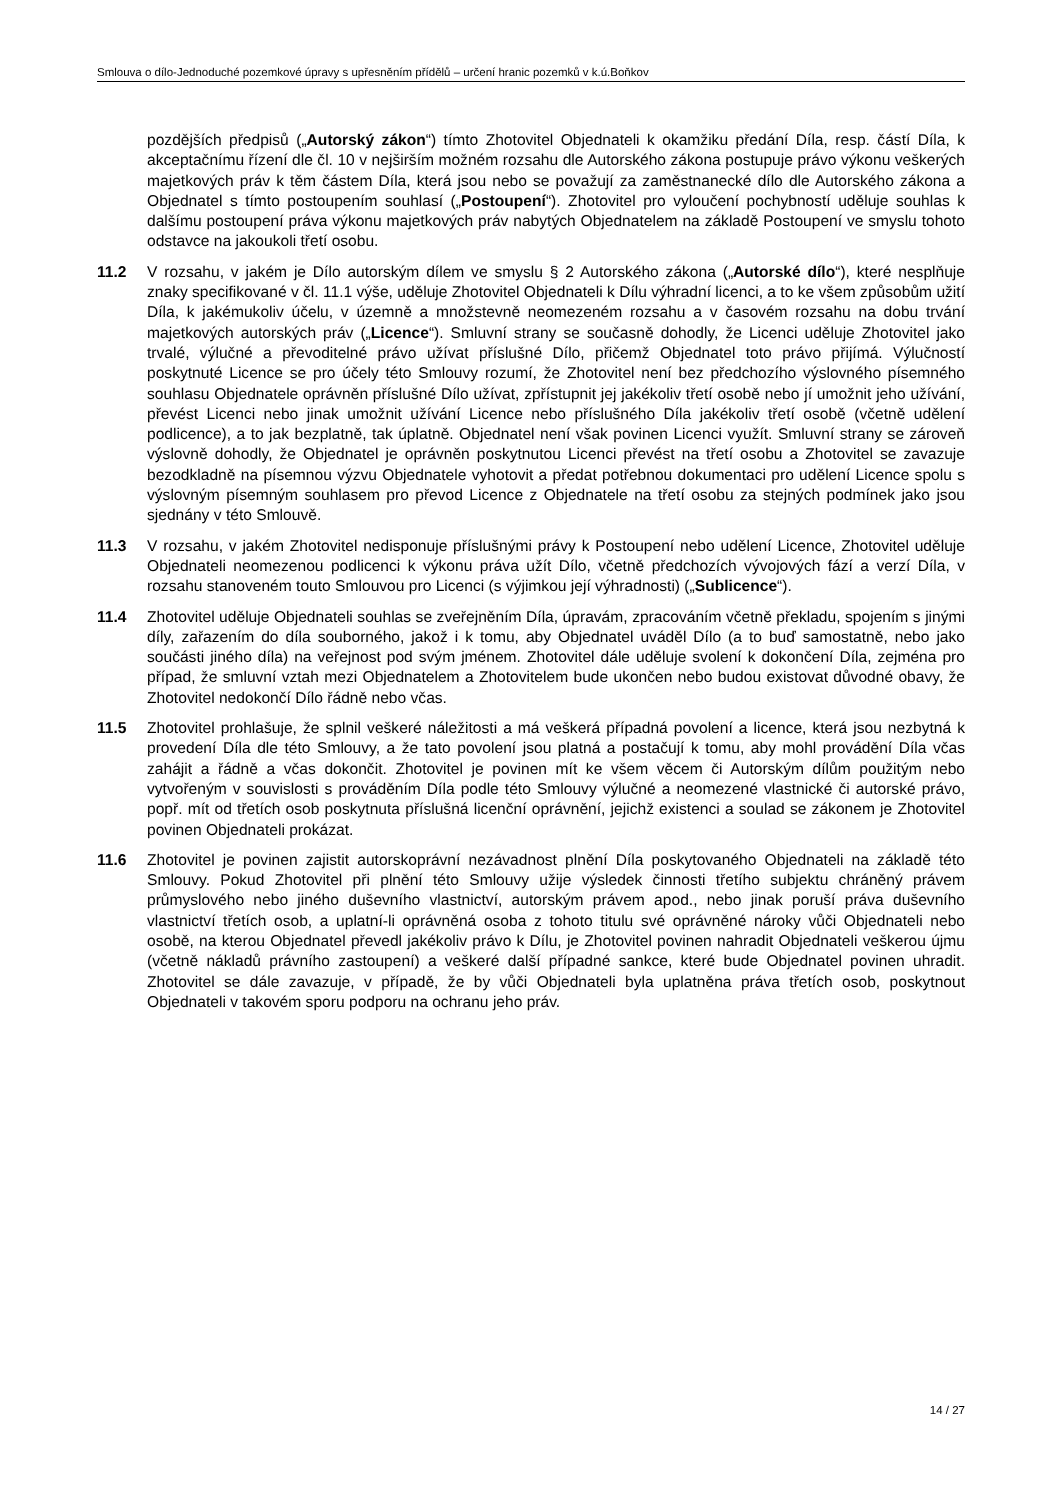Smlouva o dílo-Jednoduché pozemkové úpravy s upřesněním přídělů – určení hranic pozemků v k.ú.Boňkov
pozdějších předpisů („Autorský zákon“) tímto Zhotovitel Objednateli k okamžiku předání Díla, resp. částí Díla, k akceptačnímu řízení dle čl. 10 v nejširším možném rozsahu dle Autorského zákona postupuje právo výkonu veškerých majetkových práv k těm částem Díla, která jsou nebo se považují za zaměstnanecké dílo dle Autorského zákona a Objednatel s tímto postoupením souhlasí („Postoupení“). Zhotovitel pro vyloučení pochybností uděluje souhlas k dalšímu postoupení práva výkonu majetkových práv nabytých Objednatelem na základě Postoupení ve smyslu tohoto odstavce na jakoukoli třetí osobu.
11.2 V rozsahu, v jakém je Dílo autorským dílem ve smyslu § 2 Autorského zákona („Autorské dílo“), které nesplňuje znaky specifikované v čl. 11.1 výše, uděluje Zhotovitel Objednateli k Dílu výhradní licenci, a to ke všem způsobům užití Díla, k jakémukoliv účelu, v územně a množstevně neomezeném rozsahu a v časovém rozsahu na dobu trvání majetkových autorských práv („Licence“). Smluvní strany se současně dohodly, že Licenci uděluje Zhotovitel jako trvalé, výlučné a převoditelné právo užívat příslušné Dílo, přičemž Objednatel toto právo přijímá. Výlučností poskytnuté Licence se pro účely této Smlouvy rozumí, že Zhotovitel není bez předchozího výslovného písemného souhlasu Objednatele oprávněn příslušné Dílo užívat, zpřístupnit jej jakékoliv třetí osobě nebo jí umožnit jeho užívání, převést Licenci nebo jinak umožnit užívání Licence nebo příslušného Díla jakékoliv třetí osobě (včetně udělení podlicence), a to jak bezplatně, tak úplatně. Objednatel není však povinen Licenci využít. Smluvní strany se zároveň výslovně dohodly, že Objednatel je oprávněn poskytnutou Licenci převést na třetí osobu a Zhotovitel se zavazuje bezodkladně na písemnou výzvu Objednatele vyhotovit a předat potřebnou dokumentaci pro udělení Licence spolu s výslovným písemným souhlasem pro převod Licence z Objednatele na třetí osobu za stejných podmínek jako jsou sjednány v této Smlouvě.
11.3 V rozsahu, v jakém Zhotovitel nedisponuje příslušnými právy k Postoupení nebo udělení Licence, Zhotovitel uděluje Objednateli neomezenou podlicenci k výkonu práva užít Dílo, včetně předchozích vývojových fází a verzí Díla, v rozsahu stanoveném touto Smlouvou pro Licenci (s výjimkou její výhradnosti) („Sublicence“).
11.4 Zhotovitel uděluje Objednateli souhlas se zveřejněním Díla, úpravám, zpracováním včetně překladu, spojením s jinými díly, zařazením do díla souborného, jakož i k tomu, aby Objednatel uváděl Dílo (a to buď samostatně, nebo jako součásti jiného díla) na veřejnost pod svým jménem. Zhotovitel dále uděluje svolení k dokončení Díla, zejména pro případ, že smluvní vztah mezi Objednatelem a Zhotovitelem bude ukončen nebo budou existovat důvodné obavy, že Zhotovitel nedokončí Dílo řádně nebo včas.
11.5 Zhotovitel prohlašuje, že splnil veškeré náležitosti a má veškerá případná povolení a licence, která jsou nezbytná k provedení Díla dle této Smlouvy, a že tato povolení jsou platná a postačují k tomu, aby mohl provádění Díla včas zahájit a řádně a včas dokončit. Zhotovitel je povinen mít ke všem věcem či Autorským dílům použitým nebo vytvořeným v souvislosti s prováděním Díla podle této Smlouvy výlučné a neomezené vlastnické či autorské právo, popř. mít od třetích osob poskytnuta příslušná licenční oprávnění, jejichž existenci a soulad se zákonem je Zhotovitel povinen Objednateli prokázat.
11.6 Zhotovitel je povinen zajistit autorskoprávní nezávadnost plnění Díla poskytovaného Objednateli na základě této Smlouvy. Pokud Zhotovitel při plnění této Smlouvy užije výsledek činnosti třetího subjektu chráněný právem průmyslového nebo jiného duševního vlastnictví, autorským právem apod., nebo jinak poruší práva duševního vlastnictví třetích osob, a uplatní-li oprávněná osoba z tohoto titulu své oprávněné nároky vůči Objednateli nebo osobě, na kterou Objednatel převedl jakékoliv právo k Dílu, je Zhotovitel povinen nahradit Objednateli veškerou újmu (včetně nákladů právního zastoupení) a veškeré další případné sankce, které bude Objednatel povinen uhradit. Zhotovitel se dále zavazuje, v případě, že by vůči Objednateli byla uplatněna práva třetích osob, poskytnout Objednateli v takovém sporu podporu na ochranu jeho práv.
14 / 27